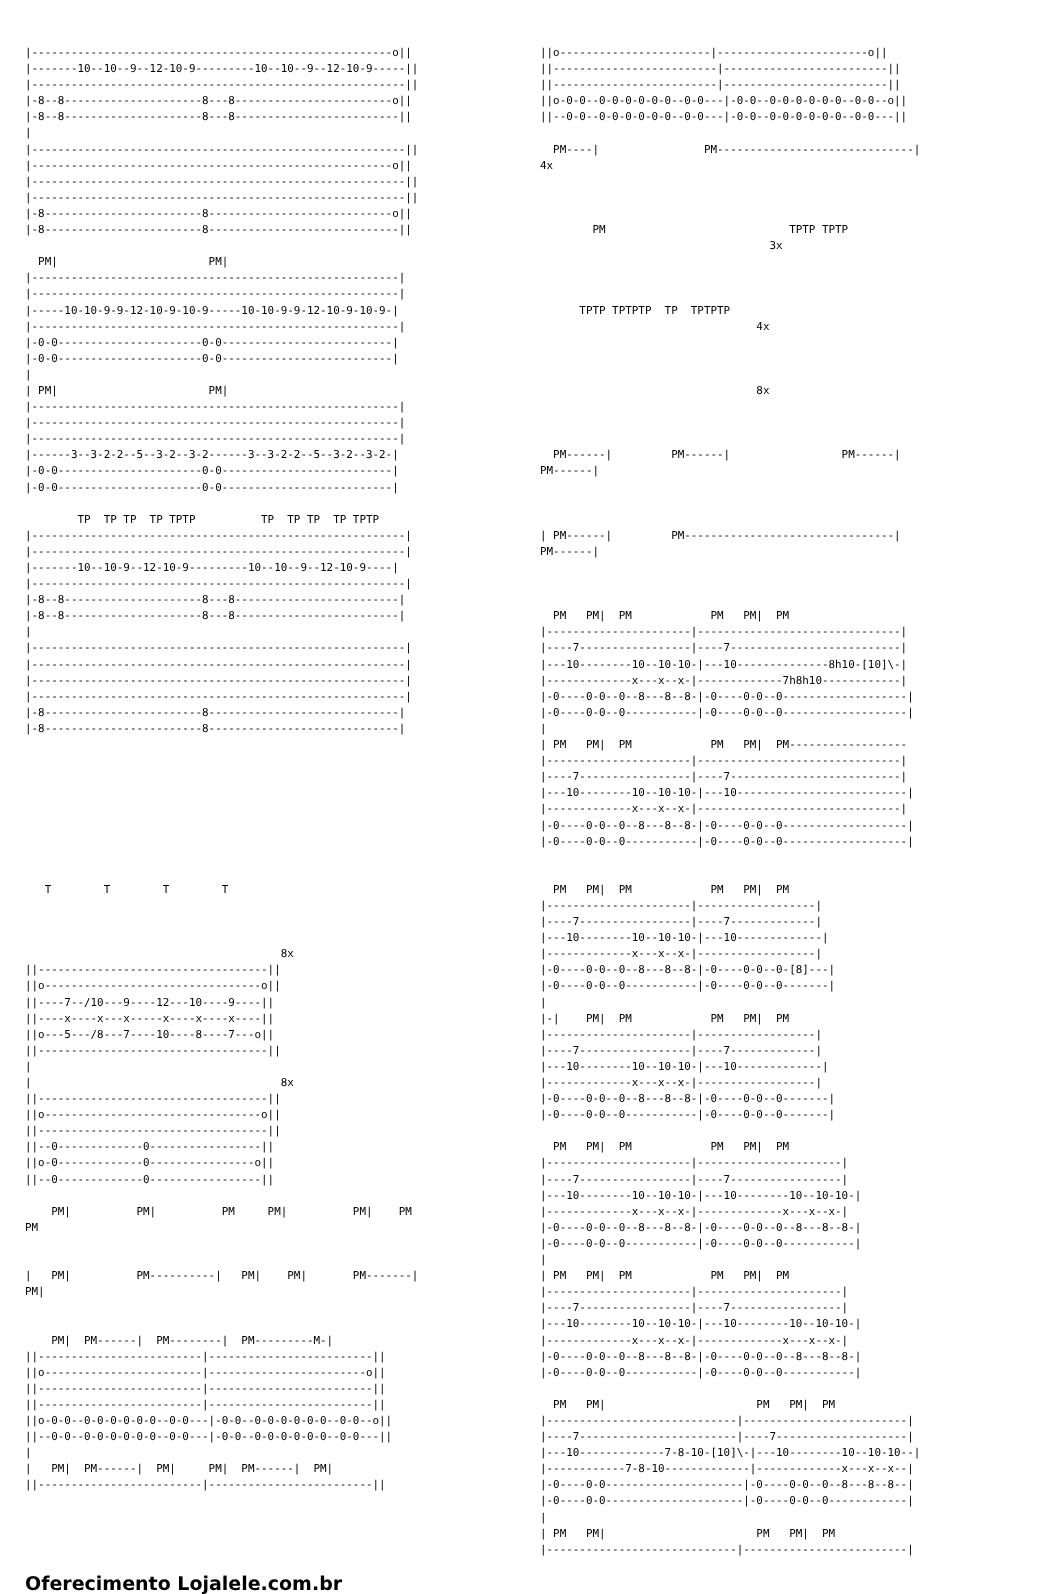|-------------------------------------------------------o||
|-------10--10--9--12-10-9---------10--10--9--12-10-9-----||
|---------------------------------------------------------||
|-8--8---------------------8---8------------------------o||
|-8--8---------------------8---8-------------------------||
|
|---------------------------------------------------------||
|-------------------------------------------------------o||
|---------------------------------------------------------||
|---------------------------------------------------------||
|-8------------------------8----------------------------o||
|-8------------------------8-----------------------------||

  PM|                       PM|
|--------------------------------------------------------|
|--------------------------------------------------------|
|-----10-10-9-9-12-10-9-10-9-----10-10-9-9-12-10-9-10-9-|
|--------------------------------------------------------|
|-0-0----------------------0-0--------------------------|
|-0-0----------------------0-0--------------------------|
|
| PM|                       PM|
|--------------------------------------------------------|
|--------------------------------------------------------|
|--------------------------------------------------------|
|------3--3-2-2--5--3-2--3-2------3--3-2-2--5--3-2--3-2-|
|-0-0----------------------0-0--------------------------|
|-0-0----------------------0-0--------------------------|

        TP  TP TP  TP TPTP          TP  TP TP  TP TPTP
|---------------------------------------------------------|
|---------------------------------------------------------|
|-------10--10-9--12-10-9---------10--10--9--12-10-9----|
|---------------------------------------------------------|
|-8--8---------------------8---8-------------------------|
|-8--8---------------------8---8-------------------------|
|
|---------------------------------------------------------|
|---------------------------------------------------------|
|---------------------------------------------------------|
|---------------------------------------------------------|
|-8------------------------8-----------------------------|
|-8------------------------8-----------------------------|









   T        T        T        T



                                       8x
||-----------------------------------||
||o---------------------------------o||
||----7--/10---9----12---10----9----||
||----x----x---x-----x----x----x----||
||o---5---/8---7----10----8----7---o||
||-----------------------------------||
|
|                                      8x
||-----------------------------------||
||o---------------------------------o||
||-----------------------------------||
||--0-------------0-----------------||
||o-0-------------0----------------o||
||--0-------------0-----------------||

    PM|          PM|          PM     PM|          PM|    PM
PM


|   PM|          PM----------|   PM|    PM|       PM-------|
PM|


    PM|  PM------|  PM--------|  PM---------M-|
||-------------------------|-------------------------||
||o------------------------|------------------------o||
||-------------------------|-------------------------||
||-------------------------|-------------------------||
||o-0-0--0-0-0-0-0-0--0-0---|-0-0--0-0-0-0-0-0--0-0--o||
||--0-0--0-0-0-0-0-0--0-0---|-0-0--0-0-0-0-0-0--0-0---||
|
|   PM|  PM------|  PM|     PM|  PM------|  PM|
||-------------------------|-------------------------||
||o-----------------------|-----------------------o||
||-------------------------|-------------------------||
||-------------------------|-------------------------||
||o-0-0--0-0-0-0-0-0--0-0---|-0-0--0-0-0-0-0-0--0-0--o||
||--0-0--0-0-0-0-0-0--0-0---|-0-0--0-0-0-0-0-0--0-0---||

  PM----|                PM------------------------------|
4x



        PM                            TPTP TPTP
                                   3x



      TPTP TPTPTP  TP  TPTPTP
                                 4x



                                 8x



  PM------|         PM------|                 PM------|
PM------|



| PM------|         PM--------------------------------|
PM------|



  PM   PM|  PM            PM   PM|  PM
|----------------------|-------------------------------|
|----7-----------------|----7--------------------------|
|---10--------10--10-10-|---10--------------8h10-[10]\-|
|-------------x---x--x-|-------------7h8h10------------|
|-0----0-0--0--8---8--8-|-0----0-0--0-------------------|
|-0----0-0--0-----------|-0----0-0--0-------------------|
|
| PM   PM|  PM            PM   PM|  PM------------------
|----------------------|-------------------------------|
|----7-----------------|----7--------------------------|
|---10--------10--10-10-|---10--------------------------|
|-------------x---x--x-|-------------------------------|
|-0----0-0--0--8---8--8-|-0----0-0--0-------------------|
|-0----0-0--0-----------|-0----0-0--0-------------------|


  PM   PM|  PM            PM   PM|  PM
|----------------------|------------------|
|----7-----------------|----7-------------|
|---10--------10--10-10-|---10-------------|
|-------------x---x--x-|------------------|
|-0----0-0--0--8---8--8-|-0----0-0--0-[8]---|
|-0----0-0--0-----------|-0----0-0--0-------|
|
|-|    PM|  PM            PM   PM|  PM
|----------------------|------------------|
|----7-----------------|----7-------------|
|---10--------10--10-10-|---10-------------|
|-------------x---x--x-|------------------|
|-0----0-0--0--8---8--8-|-0----0-0--0-------|
|-0----0-0--0-----------|-0----0-0--0-------|

  PM   PM|  PM            PM   PM|  PM
|----------------------|----------------------|
|----7-----------------|----7-----------------|
|---10--------10--10-10-|---10--------10--10-10-|
|-------------x---x--x-|-------------x---x--x-|
|-0----0-0--0--8---8--8-|-0----0-0--0--8---8--8-|
|-0----0-0--0-----------|-0----0-0--0-----------|
|
| PM   PM|  PM            PM   PM|  PM
|----------------------|----------------------|
|----7-----------------|----7-----------------|
|---10--------10--10-10-|---10--------10--10-10-|
|-------------x---x--x-|-------------x---x--x-|
|-0----0-0--0--8---8--8-|-0----0-0--0--8---8--8-|
|-0----0-0--0-----------|-0----0-0--0-----------|

  PM   PM|                       PM   PM|  PM
|-----------------------------|-------------------------|
|----7------------------------|----7--------------------|
|---10-------------7-8-10-[10]\-|---10--------10--10-10--|
|------------7-8-10-------------|-------------x---x--x--|
|-0----0-0---------------------|-0----0-0--0--8---8--8--|
|-0----0-0---------------------|-0----0-0--0------------|
|
| PM   PM|                       PM   PM|  PM
|-----------------------------|-------------------------|
Oferecimento Lojalele.com.br